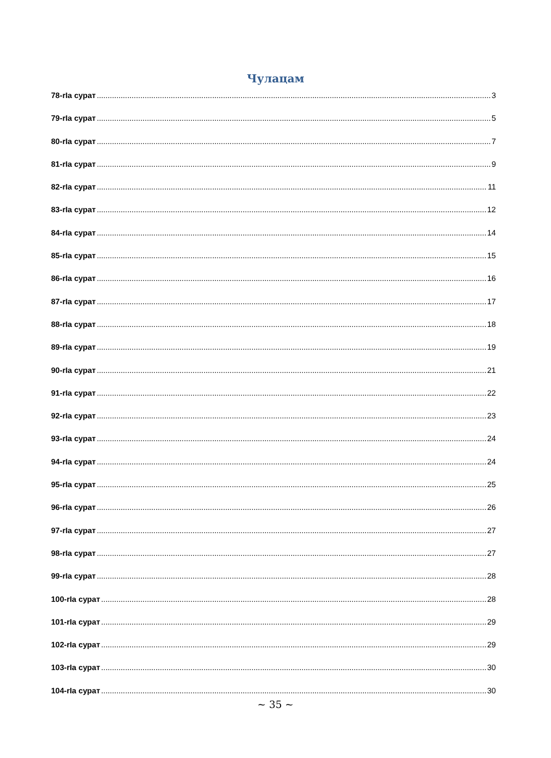Чулацам
78-rIa сурат 3
79-rIa сурат 5
80-rIa сурат 7
81-rIa сурат 9
82-rIa сурат 11
83-rIa сурат 12
84-rIa сурат 14
85-rIa сурат 15
86-rIa сурат 16
87-rIa сурат 17
88-rIa сурат 18
89-rIa сурат 19
90-rIa сурат 21
91-rIa сурат 22
92-rIa сурат 23
93-rIa сурат 24
94-rIa сурат 24
95-rIa сурат 25
96-rIa сурат 26
97-rIa сурат 27
98-rIa сурат 27
99-rIa сурат 28
100-rIa сурат 28
101-rIa сурат 29
102-rIa сурат 29
103-rIa сурат 30
104-rIa сурат 30
~ 35 ~